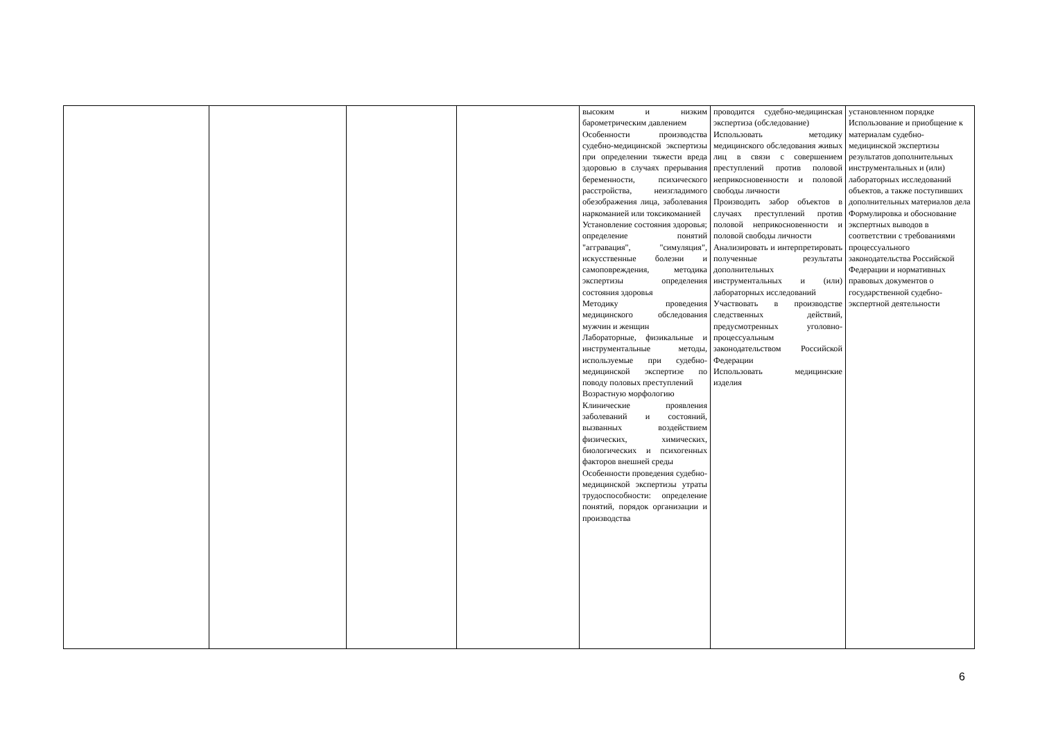| | | | | высоким и низким барометрическим давлением Особенности производства судебно-медицинской экспертизы при определении тяжести вреда здоровью в случаях прерывания беременности, психического расстройства, неизгладимого обезображения лица, заболевания наркоманией или токсикоманией Установление состояния здоровья; определение понятий "аггравация", "симуляция", искусственные болезни и самоповреждения, методика экспертизы определения состояния здоровья Методику проведения медицинского обследования мужчин и женщин Лабораторные, физикальные и инструментальные методы, используемые при судебно-медицинской экспертизе по поводу половых преступлений Возрастную морфологию Клинические проявления заболеваний и состояний, вызванных воздействием физических, химических, биологических и психогенных факторов внешней среды Особенности проведения судебно-медицинской экспертизы утраты трудоспособности: определение понятий, порядок организации и производства | проводится судебно-медицинская экспертиза (обследование) Использовать методику медицинского обследования живых лиц в связи с совершением преступлений против половой неприкосновенности и половой свободы личности Производить забор объектов в случаях преступлений против половой неприкосновенности и половой свободы личности Анализировать и интерпретировать полученные результаты дополнительных инструментальных и (или) лабораторных исследований Участвовать в производстве следственных действий, предусмотренных уголовно-процессуальным законодательством Российской Федерации Использовать медицинские изделия | установленном порядке Использование и приобщение к материалам судебно-медицинской экспертизы результатов дополнительных инструментальных и (или) лабораторных исследований объектов, а также поступивших дополнительных материалов дела Формулировка и обоснование экспертных выводов в соответствии с требованиями процессуального законодательства Российской Федерации и нормативных правовых документов о государственной судебно-экспертной деятельности |
6